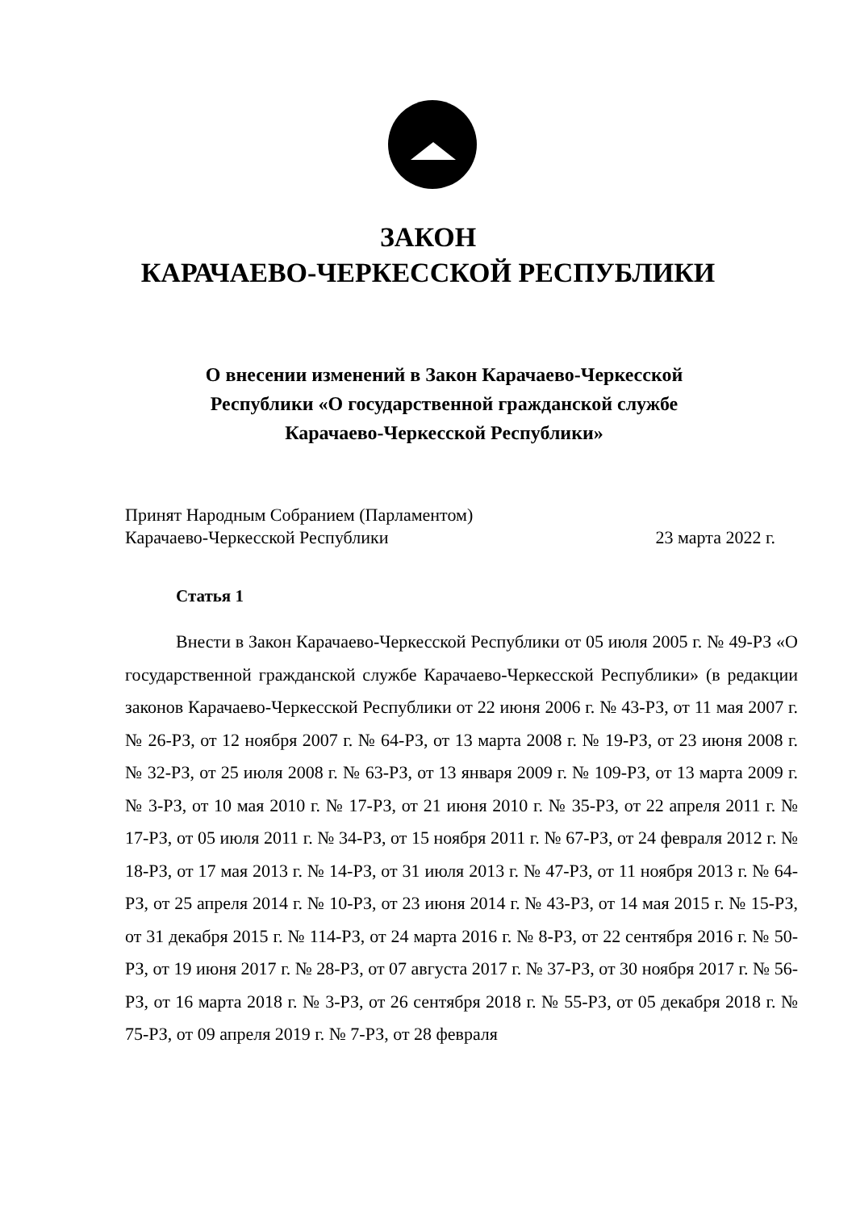ЗАКОН
КАРАЧАЕВО-ЧЕРКЕССКОЙ РЕСПУБЛИКИ
О внесении изменений в Закон Карачаево-Черкесской Республики «О государственной гражданской службе Карачаево-Черкесской Республики»
Принят Народным Собранием (Парламентом)
Карачаево-Черкесской Республики 23 марта 2022 г.
Статья 1
Внести в Закон Карачаево-Черкесской Республики от 05 июля 2005 г. № 49-РЗ «О государственной гражданской службе Карачаево-Черкесской Республики» (в редакции законов Карачаево-Черкесской Республики от 22 июня 2006 г. № 43-РЗ, от 11 мая 2007 г. № 26-РЗ, от 12 ноября 2007 г. № 64-РЗ, от 13 марта 2008 г. № 19-РЗ, от 23 июня 2008 г. № 32-РЗ, от 25 июля 2008 г. № 63-РЗ, от 13 января 2009 г. № 109-РЗ, от 13 марта 2009 г. № 3-РЗ, от 10 мая 2010 г. № 17-РЗ, от 21 июня 2010 г. № 35-РЗ, от 22 апреля 2011 г. № 17-РЗ, от 05 июля 2011 г. № 34-РЗ, от 15 ноября 2011 г. № 67-РЗ, от 24 февраля 2012 г. № 18-РЗ, от 17 мая 2013 г. № 14-РЗ, от 31 июля 2013 г. № 47-РЗ, от 11 ноября 2013 г. № 64-РЗ, от 25 апреля 2014 г. № 10-РЗ, от 23 июня 2014 г. № 43-РЗ, от 14 мая 2015 г. № 15-РЗ, от 31 декабря 2015 г. № 114-РЗ, от 24 марта 2016 г. № 8-РЗ, от 22 сентября 2016 г. № 50-РЗ, от 19 июня 2017 г. № 28-РЗ, от 07 августа 2017 г. № 37-РЗ, от 30 ноября 2017 г. № 56-РЗ, от 16 марта 2018 г. № 3-РЗ, от 26 сентября 2018 г. № 55-РЗ, от 05 декабря 2018 г. № 75-РЗ, от 09 апреля 2019 г. № 7-РЗ, от 28 февраля